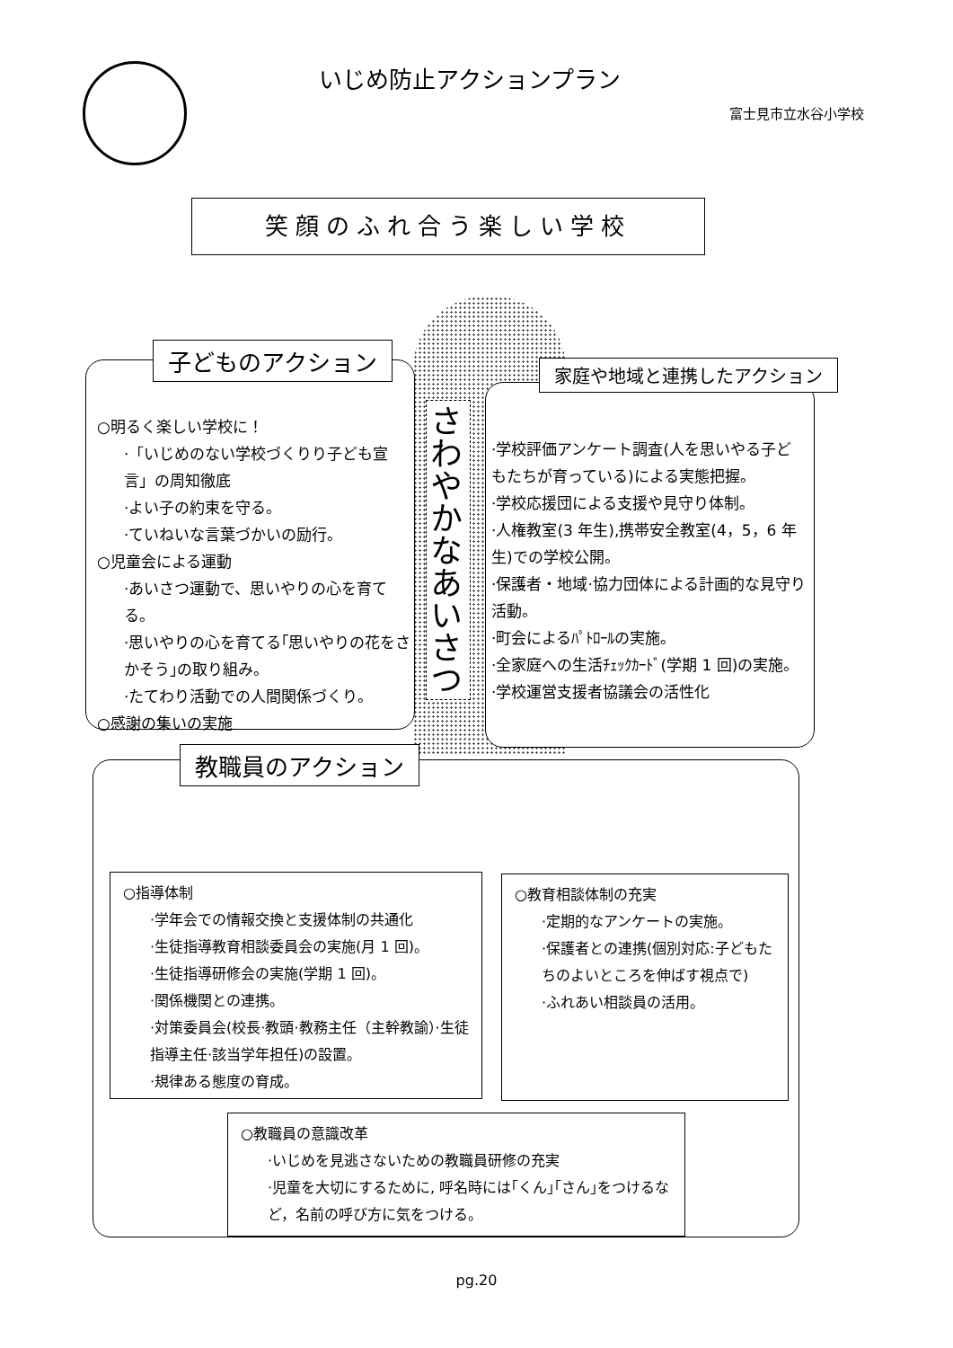いじめ防止アクションプラン
富士見市立水谷小学校
笑顔のふれ合う楽しい学校
子どものアクション
○明るく楽しい学校に！
·「いじめのない学校づくりり子ども宣言」の周知徹底
·よい子の約束を守る。
·ていねいな言葉づかいの励行。
○児童会による運動
·あいさつ運動で、思いやりの心を育てる。
·思いやりの心を育てる｢思いやりの花をさかそう｣の取り組み。
·たてわり活動での人間関係づくり。
○感謝の集いの実施
さわやかなあいさつ
家庭や地域と連携したアクション
·学校評価アンケート調査(人を思いやる子どもたちが育っている)による実態把握。
·学校応援団による支援や見守り体制。
·人権教室(3 年生),携帯安全教室(4，5，6 年生)での学校公開。
·保護者・地域·協力団体による計画的な見守り活動。
·町会によるﾊﾟﾄﾛｰﾙの実施。
·全家庭への生活ﾁｪｯｸｶｰﾄﾞ(学期 1 回)の実施。
·学校運営支援者協議会の活性化
教職員のアクション
○指導体制
·学年会での情報交換と支援体制の共通化
·生徒指導教育相談委員会の実施(月 1 回)。
·生徒指導研修会の実施(学期 1 回)。
·関係機関との連携。
·対策委員会(校長·教頭·教務主任（主幹教諭）·生徒指導主任·該当学年担任)の設置。
·規律ある態度の育成。
○教育相談体制の充実
·定期的なアンケートの実施。
·保護者との連携(個別対応:子どもたちのよいところを伸ばす視点で)
·ふれあい相談員の活用。
○教職員の意識改革
·いじめを見逃さないための教職員研修の充実
·児童を大切にするために, 呼名時には｢くん｣｢さん｣をつけるなど，名前の呼び方に気をつける。
pg.20